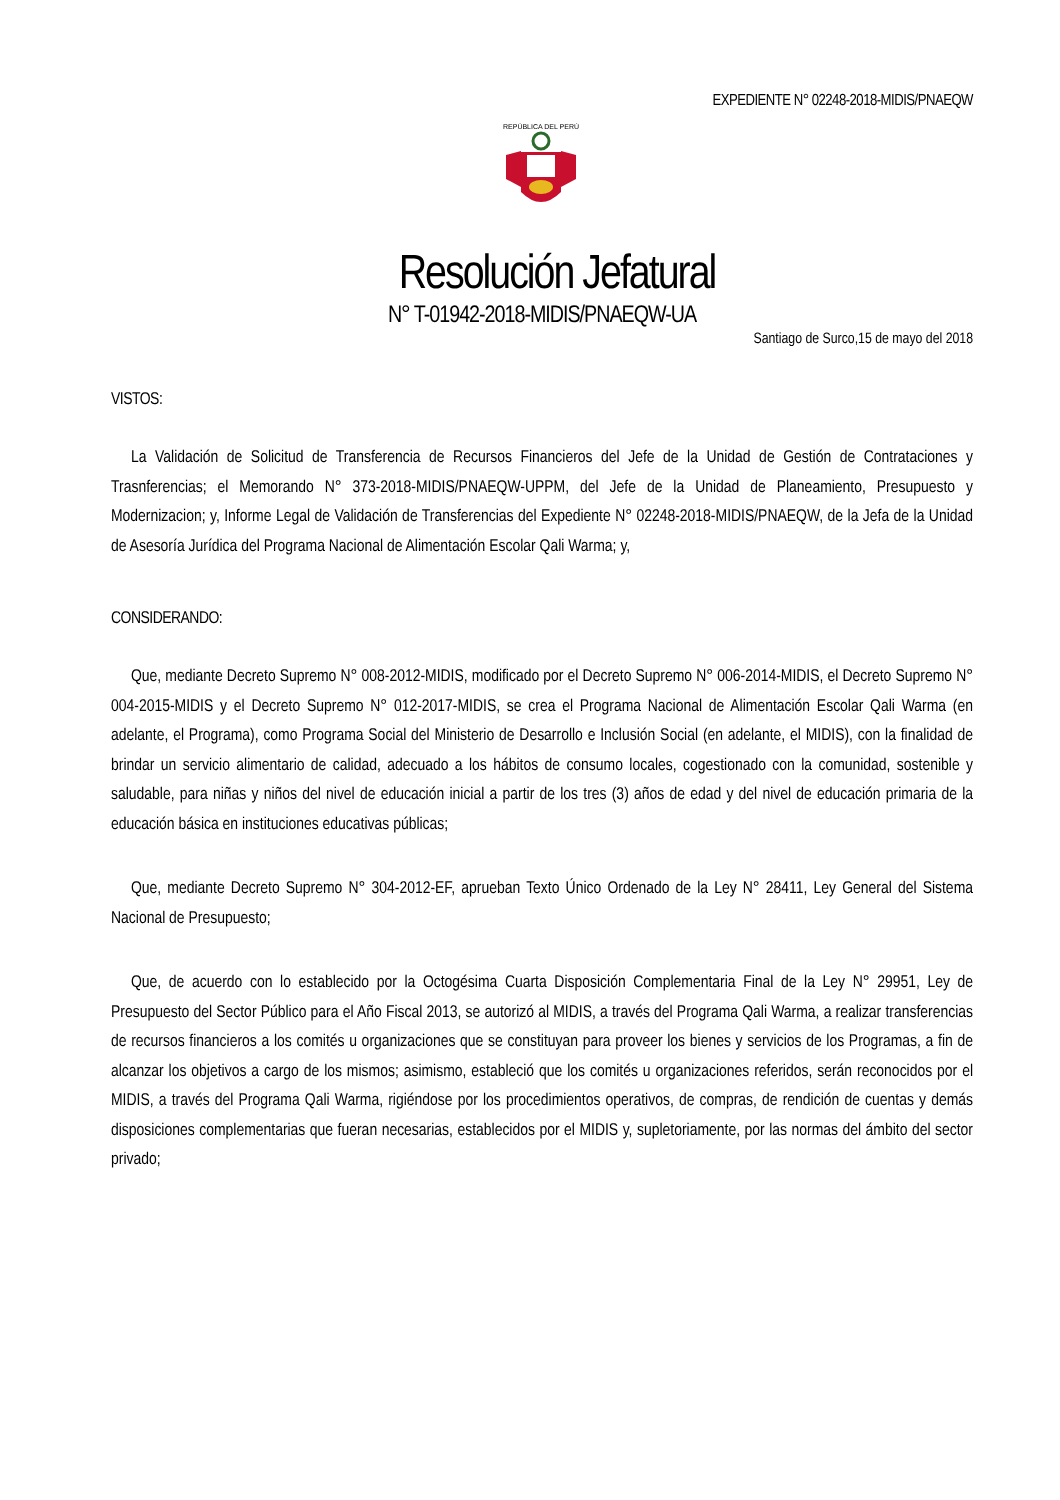EXPEDIENTE N° 02248-2018-MIDIS/PNAEQW
REPÚBLICA DEL PERÚ
Resolución Jefatural
N° T-01942-2018-MIDIS/PNAEQW-UA
Santiago de Surco,15 de mayo del 2018
VISTOS:
La Validación de Solicitud de Transferencia de Recursos Financieros del Jefe de la Unidad de Gestión de Contrataciones y Trasnferencias; el Memorando N° 373-2018-MIDIS/PNAEQW-UPPM, del Jefe de la Unidad de Planeamiento, Presupuesto y Modernizacion; y, Informe Legal de Validación de Transferencias del Expediente N° 02248-2018-MIDIS/PNAEQW, de la Jefa de la Unidad de Asesoría Jurídica del Programa Nacional de Alimentación Escolar Qali Warma; y,
CONSIDERANDO:
Que, mediante Decreto Supremo N° 008-2012-MIDIS, modificado por el Decreto Supremo N° 006-2014-MIDIS, el Decreto Supremo N° 004-2015-MIDIS y el Decreto Supremo N° 012-2017-MIDIS, se crea el Programa Nacional de Alimentación Escolar Qali Warma (en adelante, el Programa), como Programa Social del Ministerio de Desarrollo e Inclusión Social (en adelante, el MIDIS), con la finalidad de brindar un servicio alimentario de calidad, adecuado a los hábitos de consumo locales, cogestionado con la comunidad, sostenible y saludable, para niñas y niños del nivel de educación inicial a partir de los tres (3) años de edad y del nivel de educación primaria de la educación básica en instituciones educativas públicas;
Que, mediante Decreto Supremo N° 304-2012-EF, aprueban Texto Único Ordenado de la Ley N° 28411, Ley General del Sistema Nacional de Presupuesto;
Que, de acuerdo con lo establecido por la Octogésima Cuarta Disposición Complementaria Final de la Ley N° 29951, Ley de Presupuesto del Sector Público para el Año Fiscal 2013, se autorizó al MIDIS, a través del Programa Qali Warma, a realizar transferencias de recursos financieros a los comités u organizaciones que se constituyan para proveer los bienes y servicios de los Programas, a fin de alcanzar los objetivos a cargo de los mismos; asimismo, estableció que los comités u organizaciones referidos, serán reconocidos por el MIDIS, a través del Programa Qali Warma, rigiéndose por los procedimientos operativos, de compras, de rendición de cuentas y demás disposiciones complementarias que fueran necesarias, establecidos por el MIDIS y, supletoriamente, por las normas del ámbito del sector privado;